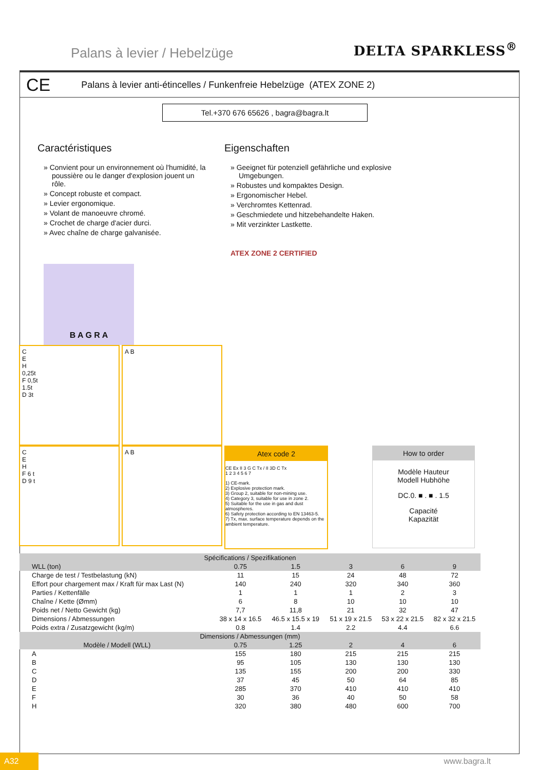Palans à levier / Hebelzüge DELTA SPARKLESS<sup>®</sup>
CE Palans à levier anti-étincelles / Funkenfreie Hebelzüge (ATEX ZONE 2)
Tel.+370 676 65626 , bagra@bagra.lt
Caractéristiques
» Convient pour un environnement où l'humidité, la poussière ou le danger d'explosion jouent un rôle.
» Concept robuste et compact.
» Levier ergonomique.
» Volant de manoeuvre chromé.
» Crochet de charge d'acier durci.
» Avec chaîne de charge galvanisée.
Eigenschaften
» Geeignet für potenziell gefährliche und explosive Umgebungen.
» Robustes und kompaktes Design.
» Ergonomischer Hebel.
» Verchromtes Kettenrad.
» Geschmiedete und hitzebehandelte Haken.
» Mit verzinkter Lastkette.
ATEX ZONE 2 CERTIFIED
B A G R A
C
E
H
0,25t
F 0,5t
1.5t
D 3t
A B
C
E
H
F 6 t
D 9 t
A B
Atex code 2
CE Ex II 3 G C Tx / II 3D C Tx
1 2 3 4 5 6 7
1) CE-mark.
2) Explosive protection mark.
3) Group 2, suitable for non-mining use.
4) Category 3, suitable for use in zone 2.
5) Suitable for the use in gas and dust atmospheres.
6) Safety protection according to EN 13463-5.
7) Tx, max. surface temperature depends on the ambient temperature.
How to order
Modèle Hauteur
Modell Hubhöhe
DC.0. ■ . ■ . 1.5
Capacité
Kapazität
| Spécifications / Spezifikationen | | | | | |
| --- | --- | --- | --- | --- | --- |
| WLL (ton) | 0.75 | 1.5 | 3 | 6 | 9 |
| Charge de test / Testbelastung (kN) | 11 | 15 | 24 | 48 | 72 |
| Effort pour chargement max / Kraft für max Last (N) | 140 | 240 | 320 | 340 | 360 |
| Parties / Kettenfälle | 1 | 1 | 1 | 2 | 3 |
| Chaîne / Kette (Ømm) | 6 | 8 | 10 | 10 | 10 |
| Poids net / Netto Gewicht (kg) | 7,7 | 11,8 | 21 | 32 | 47 |
| Dimensions / Abmessungen | 38 x 14 x 16.5 | 46.5 x 15.5 x 19 | 51 x 19 x 21.5 | 53 x 22 x 21.5 | 82 x 32 x 21.5 |
| Poids extra / Zusatzgewicht (kg/m) | 0.8 | 1.4 | 2.2 | 4.4 | 6.6 |
| Dimensions / Abmessungen (mm) | | | | | |
| Modèle / Modell (WLL) | 0.75 | 1.25 | 2 | 4 | 6 |
| A | 155 | 180 | 215 | 215 | 215 |
| B | 95 | 105 | 130 | 130 | 130 |
| C | 135 | 155 | 200 | 200 | 330 |
| D | 37 | 45 | 50 | 64 | 85 |
| E | 285 | 370 | 410 | 410 | 410 |
| F | 30 | 36 | 40 | 50 | 58 |
| H | 320 | 380 | 480 | 600 | 700 |
A32
www.bagra.lt